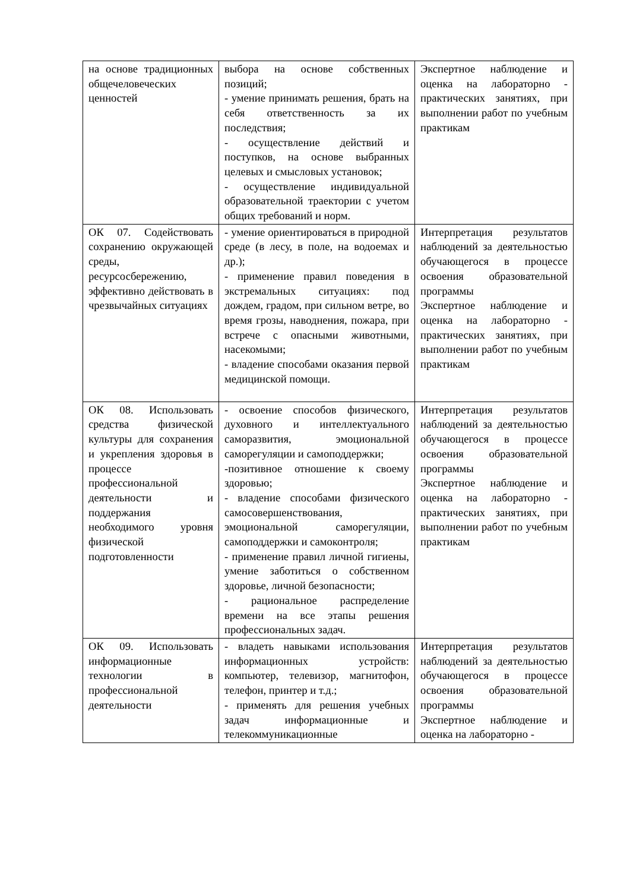| на основе традиционных общечеловеческих ценностей | выбора на основе собственных позиций; - умение принимать решения, брать на себя ответственность за их последствия; - осуществление действий и поступков, на основе выбранных целевых и смысловых установок; - осуществление индивидуальной образовательной траектории с учетом общих требований и норм. | Экспертное наблюдение и оценка на лабораторно - практических занятиях, при выполнении работ по учебным практикам |
| ОК 07. Содействовать сохранению окружающей среды, ресурсосбережению, эффективно действовать в чрезвычайных ситуациях | - умение ориентироваться в природной среде (в лесу, в поле, на водоемах и др.); - применение правил поведения в экстремальных ситуациях: под дождем, градом, при сильном ветре, во время грозы, наводнения, пожара, при встрече с опасными животными, насекомыми; - владение способами оказания первой медицинской помощи. | Интерпретация результатов наблюдений за деятельностью обучающегося в процессе освоения образовательной программы Экспертное наблюдение и оценка на лабораторно - практических занятиях, при выполнении работ по учебным практикам |
| ОК 08. Использовать средства физической культуры для сохранения и укрепления здоровья в процессе профессиональной деятельности и поддержания необходимого уровня физической подготовленности | - освоение способов физического, духовного и интеллектуального саморазвития, эмоциональной саморегуляции и самоподдержки; -позитивное отношение к своему здоровью; - владение способами физического самосовершенствования, эмоциональной саморегуляции, самоподдержки и самоконтроля; - применение правил личной гигиены, умение заботиться о собственном здоровье, личной безопасности; - рациональное распределение времени на все этапы решения профессиональных задач. | Интерпретация результатов наблюдений за деятельностью обучающегося в процессе освоения образовательной программы Экспертное наблюдение и оценка на лабораторно - практических занятиях, при выполнении работ по учебным практикам |
| ОК 09. Использовать информационные технологии в профессиональной деятельности | - владеть навыками использования информационных устройств: компьютер, телевизор, магнитофон, телефон, принтер и т.д.; - применять для решения учебных задач информационные и телекоммуникационные | Интерпретация результатов наблюдений за деятельностью обучающегося в процессе освоения образовательной программы Экспертное наблюдение и оценка на лабораторно - |